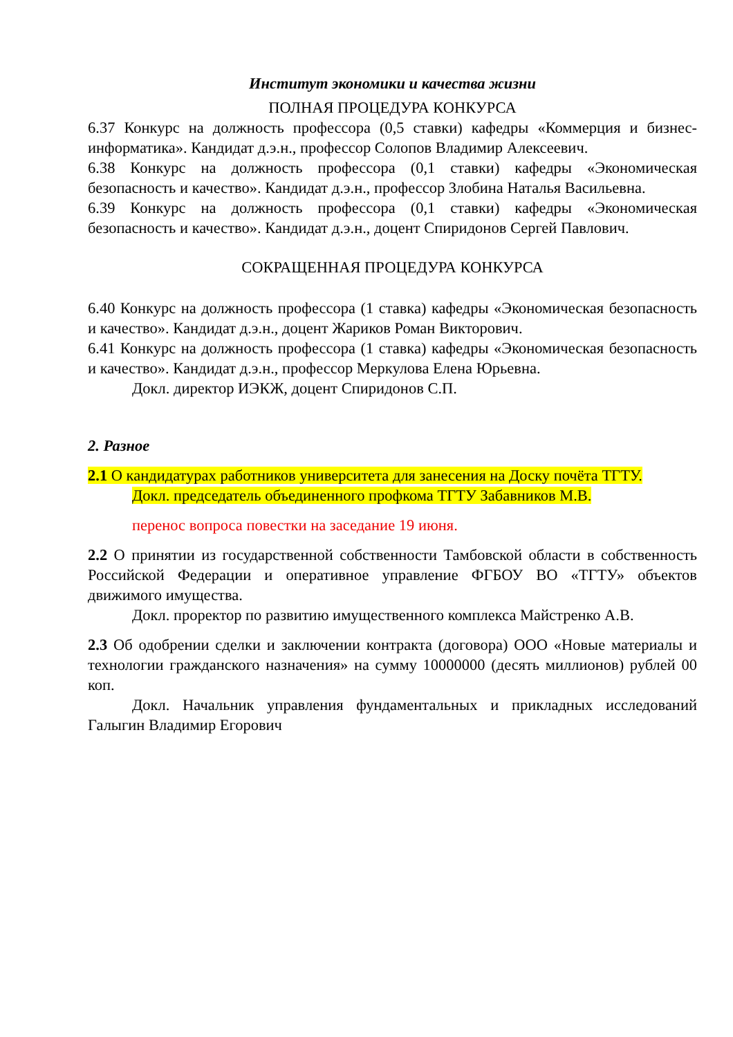Институт экономики и качества жизни
ПОЛНАЯ ПРОЦЕДУРА КОНКУРСА
6.37 Конкурс на должность профессора (0,5 ставки) кафедры «Коммерция и бизнес-информатика». Кандидат д.э.н., профессор Солопов Владимир Алексеевич.
6.38 Конкурс на должность профессора (0,1 ставки) кафедры «Экономическая безопасность и качество». Кандидат д.э.н., профессор Злобина Наталья Васильевна.
6.39 Конкурс на должность профессора (0,1 ставки) кафедры «Экономическая безопасность и качество». Кандидат д.э.н., доцент Спиридонов Сергей Павлович.
СОКРАЩЕННАЯ ПРОЦЕДУРА КОНКУРСА
6.40 Конкурс на должность профессора (1 ставка) кафедры «Экономическая безопасность и качество». Кандидат д.э.н., доцент Жариков Роман Викторович.
6.41 Конкурс на должность профессора (1 ставка) кафедры «Экономическая безопасность и качество». Кандидат д.э.н., профессор Меркулова Елена Юрьевна.
Докл. директор ИЭКЖ, доцент Спиридонов С.П.
2. Разное
2.1 О кандидатурах работников университета для занесения на Доску почёта ТГТУ.
Докл. председатель объединенного профкома ТГТУ Забавников М.В.
перенос вопроса повестки на заседание 19 июня.
2.2 О принятии из государственной собственности Тамбовской области в собственность Российской Федерации и оперативное управление ФГБОУ ВО «ТГТУ» объектов движимого имущества.
Докл. проректор по развитию имущественного комплекса Майстренко А.В.
2.3 Об одобрении сделки и заключении контракта (договора) ООО «Новые материалы и технологии гражданского назначения» на сумму 10000000 (десять миллионов) рублей 00 коп.
Докл. Начальник управления фундаментальных и прикладных исследований Галыгин Владимир Егорович